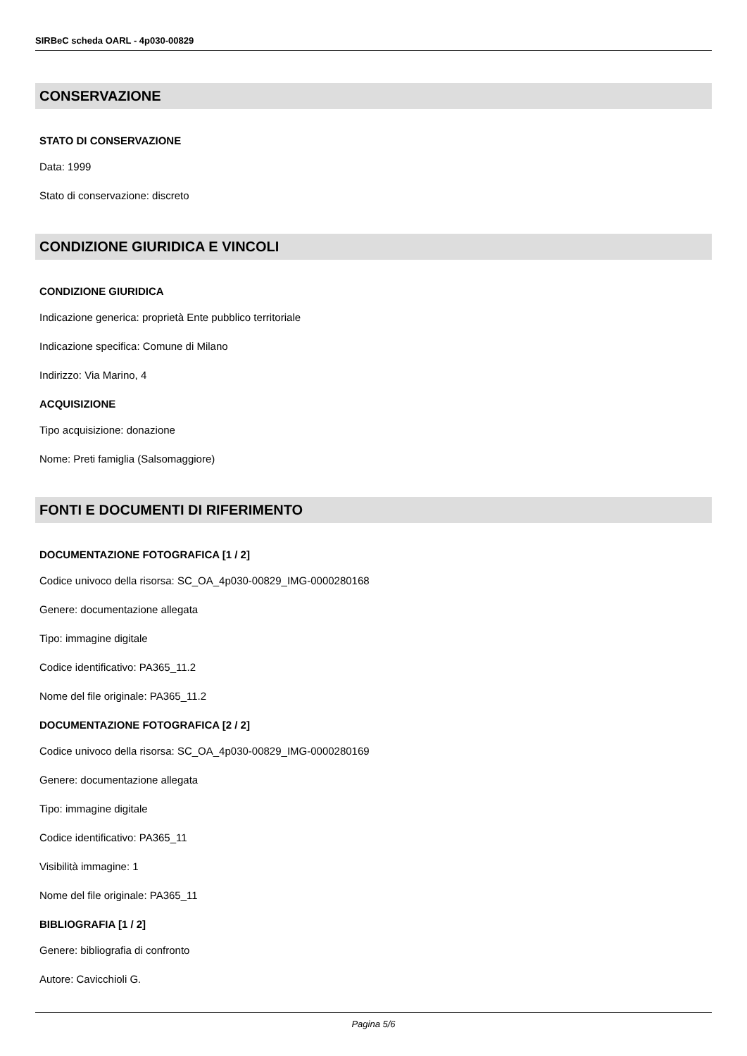SIRBeC scheda OARL - 4p030-00829
CONSERVAZIONE
STATO DI CONSERVAZIONE
Data: 1999
Stato di conservazione: discreto
CONDIZIONE GIURIDICA E VINCOLI
CONDIZIONE GIURIDICA
Indicazione generica: proprietà Ente pubblico territoriale
Indicazione specifica: Comune di Milano
Indirizzo: Via Marino, 4
ACQUISIZIONE
Tipo acquisizione: donazione
Nome: Preti famiglia (Salsomaggiore)
FONTI E DOCUMENTI DI RIFERIMENTO
DOCUMENTAZIONE FOTOGRAFICA [1 / 2]
Codice univoco della risorsa: SC_OA_4p030-00829_IMG-0000280168
Genere: documentazione allegata
Tipo: immagine digitale
Codice identificativo: PA365_11.2
Nome del file originale: PA365_11.2
DOCUMENTAZIONE FOTOGRAFICA [2 / 2]
Codice univoco della risorsa: SC_OA_4p030-00829_IMG-0000280169
Genere: documentazione allegata
Tipo: immagine digitale
Codice identificativo: PA365_11
Visibilità immagine: 1
Nome del file originale: PA365_11
BIBLIOGRAFIA [1 / 2]
Genere: bibliografia di confronto
Autore: Cavicchioli G.
Pagina 5/6